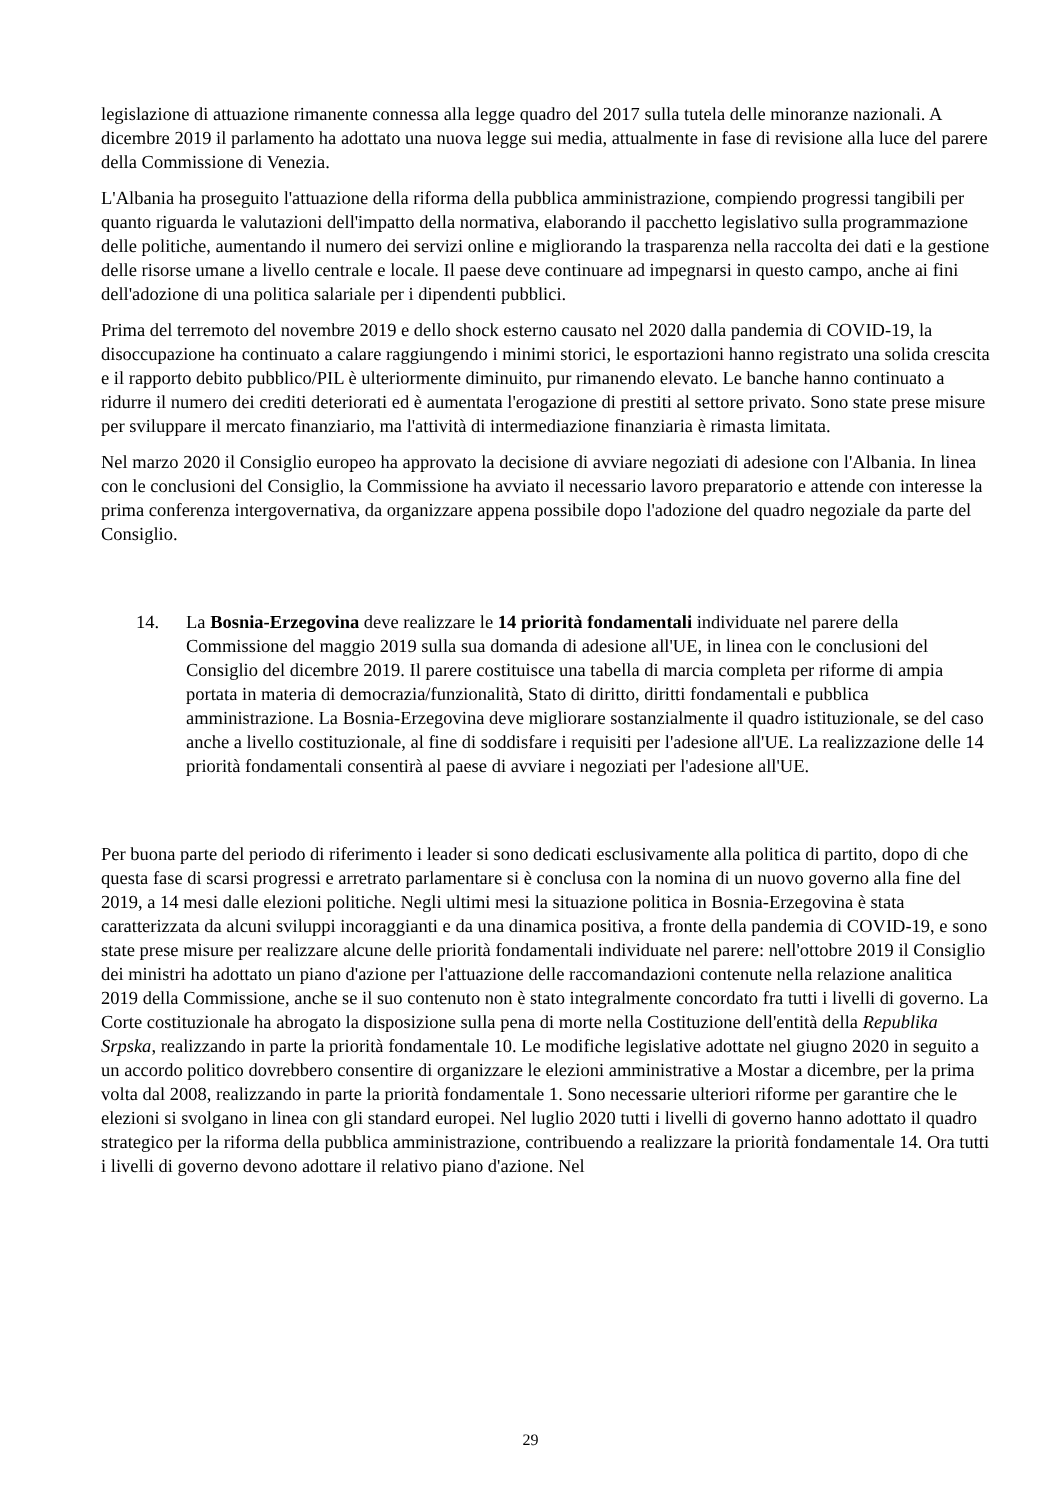legislazione di attuazione rimanente connessa alla legge quadro del 2017 sulla tutela delle minoranze nazionali. A dicembre 2019 il parlamento ha adottato una nuova legge sui media, attualmente in fase di revisione alla luce del parere della Commissione di Venezia.
L'Albania ha proseguito l'attuazione della riforma della pubblica amministrazione, compiendo progressi tangibili per quanto riguarda le valutazioni dell'impatto della normativa, elaborando il pacchetto legislativo sulla programmazione delle politiche, aumentando il numero dei servizi online e migliorando la trasparenza nella raccolta dei dati e la gestione delle risorse umane a livello centrale e locale. Il paese deve continuare ad impegnarsi in questo campo, anche ai fini dell'adozione di una politica salariale per i dipendenti pubblici.
Prima del terremoto del novembre 2019 e dello shock esterno causato nel 2020 dalla pandemia di COVID-19, la disoccupazione ha continuato a calare raggiungendo i minimi storici, le esportazioni hanno registrato una solida crescita e il rapporto debito pubblico/PIL è ulteriormente diminuito, pur rimanendo elevato. Le banche hanno continuato a ridurre il numero dei crediti deteriorati ed è aumentata l'erogazione di prestiti al settore privato. Sono state prese misure per sviluppare il mercato finanziario, ma l'attività di intermediazione finanziaria è rimasta limitata.
Nel marzo 2020 il Consiglio europeo ha approvato la decisione di avviare negoziati di adesione con l'Albania. In linea con le conclusioni del Consiglio, la Commissione ha avviato il necessario lavoro preparatorio e attende con interesse la prima conferenza intergovernativa, da organizzare appena possibile dopo l'adozione del quadro negoziale da parte del Consiglio.
14. La Bosnia-Erzegovina deve realizzare le 14 priorità fondamentali individuate nel parere della Commissione del maggio 2019 sulla sua domanda di adesione all'UE, in linea con le conclusioni del Consiglio del dicembre 2019. Il parere costituisce una tabella di marcia completa per riforme di ampia portata in materia di democrazia/funzionalità, Stato di diritto, diritti fondamentali e pubblica amministrazione. La Bosnia-Erzegovina deve migliorare sostanzialmente il quadro istituzionale, se del caso anche a livello costituzionale, al fine di soddisfare i requisiti per l'adesione all'UE. La realizzazione delle 14 priorità fondamentali consentirà al paese di avviare i negoziati per l'adesione all'UE.
Per buona parte del periodo di riferimento i leader si sono dedicati esclusivamente alla politica di partito, dopo di che questa fase di scarsi progressi e arretrato parlamentare si è conclusa con la nomina di un nuovo governo alla fine del 2019, a 14 mesi dalle elezioni politiche. Negli ultimi mesi la situazione politica in Bosnia-Erzegovina è stata caratterizzata da alcuni sviluppi incoraggianti e da una dinamica positiva, a fronte della pandemia di COVID-19, e sono state prese misure per realizzare alcune delle priorità fondamentali individuate nel parere: nell'ottobre 2019 il Consiglio dei ministri ha adottato un piano d'azione per l'attuazione delle raccomandazioni contenute nella relazione analitica 2019 della Commissione, anche se il suo contenuto non è stato integralmente concordato fra tutti i livelli di governo. La Corte costituzionale ha abrogato la disposizione sulla pena di morte nella Costituzione dell'entità della Republika Srpska, realizzando in parte la priorità fondamentale 10. Le modifiche legislative adottate nel giugno 2020 in seguito a un accordo politico dovrebbero consentire di organizzare le elezioni amministrative a Mostar a dicembre, per la prima volta dal 2008, realizzando in parte la priorità fondamentale 1. Sono necessarie ulteriori riforme per garantire che le elezioni si svolgano in linea con gli standard europei. Nel luglio 2020 tutti i livelli di governo hanno adottato il quadro strategico per la riforma della pubblica amministrazione, contribuendo a realizzare la priorità fondamentale 14. Ora tutti i livelli di governo devono adottare il relativo piano d'azione. Nel
29